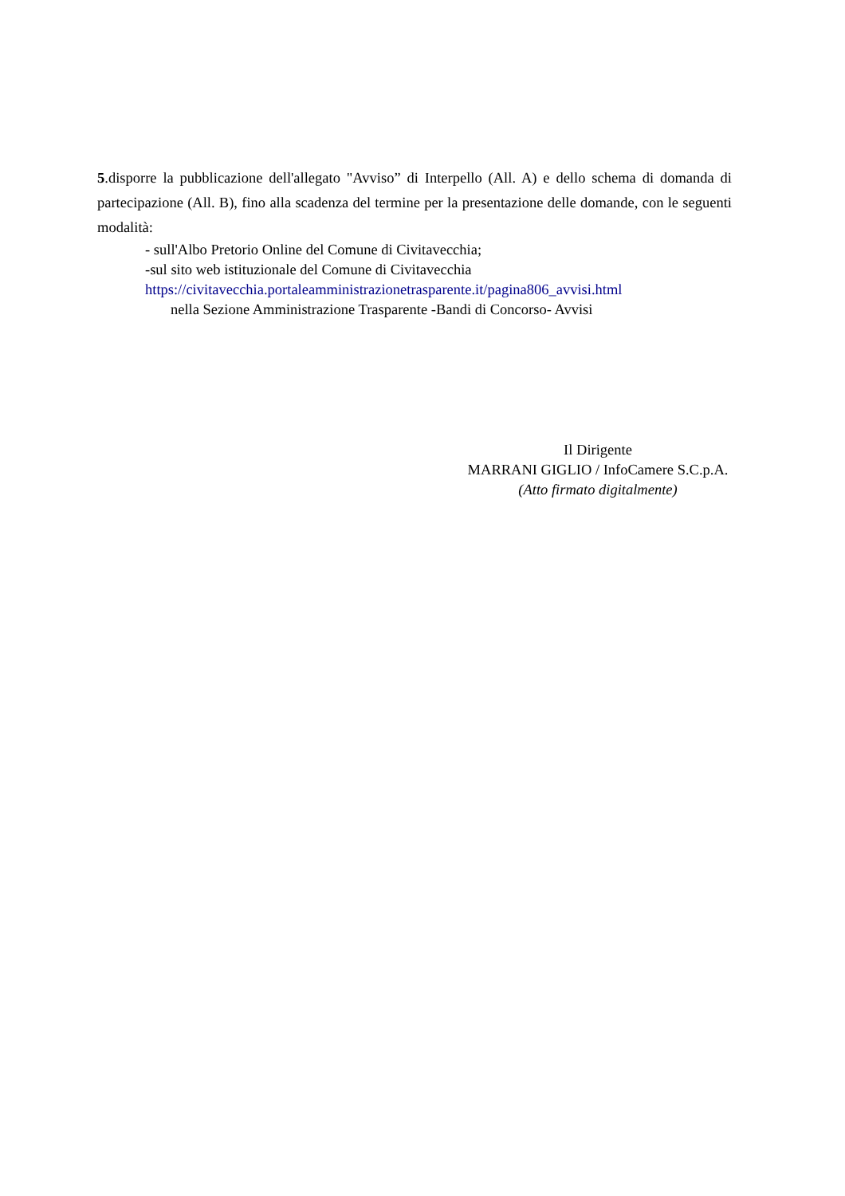5.disporre la pubblicazione dell'allegato "Avviso” di Interpello (All. A) e dello schema di domanda di partecipazione (All. B), fino alla scadenza del termine per la presentazione delle domande, con le seguenti modalità:
- sull'Albo Pretorio Online del Comune di Civitavecchia;
-sul sito web istituzionale del Comune di Civitavecchia
https://civitavecchia.portaleamministrazionetrasparente.it/pagina806_avvisi.html
nella Sezione Amministrazione Trasparente -Bandi di Concorso- Avvisi
Il Dirigente
MARRANI GIGLIO / InfoCamere S.C.p.A.
(Atto firmato digitalmente)